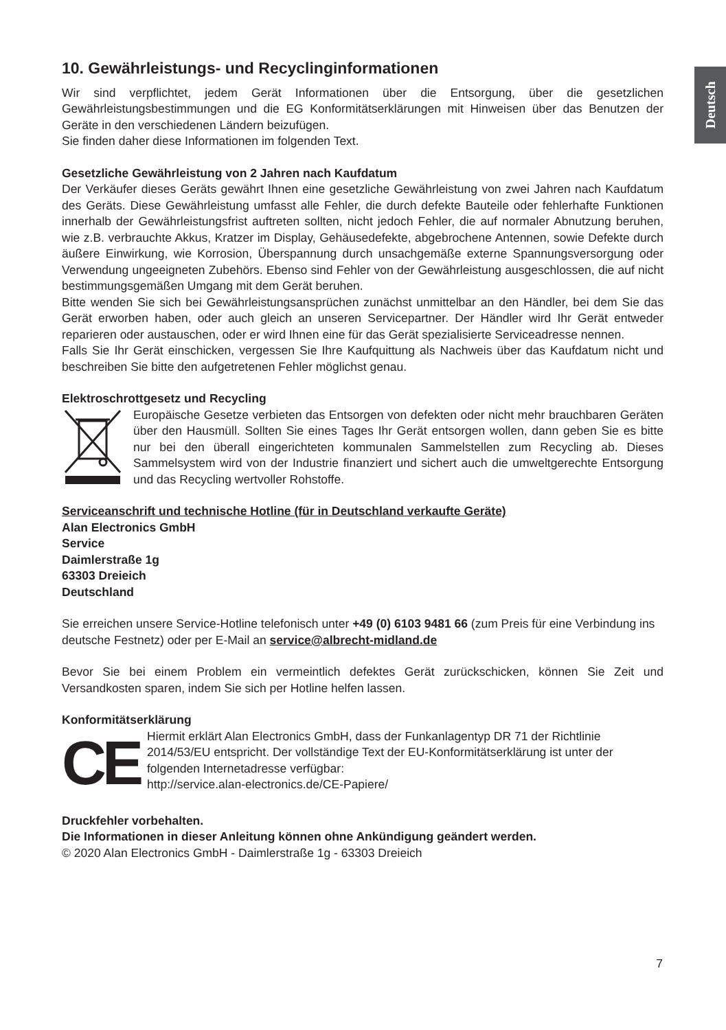Deutsch
10. Gewährleistungs- und Recyclinginformationen
Wir sind verpflichtet, jedem Gerät Informationen über die Entsorgung, über die gesetzlichen Gewährleistungsbestimmungen und die EG Konformitätserklärungen mit Hinweisen über das Benutzen der Geräte in den verschiedenen Ländern beizufügen.
Sie finden daher diese Informationen im folgenden Text.
Gesetzliche Gewährleistung von 2 Jahren nach Kaufdatum
Der Verkäufer dieses Geräts gewährt Ihnen eine gesetzliche Gewährleistung von zwei Jahren nach Kaufdatum des Geräts. Diese Gewährleistung umfasst alle Fehler, die durch defekte Bauteile oder fehlerhafte Funktionen innerhalb der Gewährleistungsfrist auftreten sollten, nicht jedoch Fehler, die auf normaler Abnutzung beruhen, wie z.B. verbrauchte Akkus, Kratzer im Display, Gehäusedefekte, abgebrochene Antennen, sowie Defekte durch äußere Einwirkung, wie Korrosion, Überspannung durch unsachgemäße externe Spannungsversorgung oder Verwendung ungeeigneten Zubehörs. Ebenso sind Fehler von der Gewährleistung ausgeschlossen, die auf nicht bestimmungsgemäßen Umgang mit dem Gerät beruhen.
Bitte wenden Sie sich bei Gewährleistungsansprüchen zunächst unmittelbar an den Händler, bei dem Sie das Gerät erworben haben, oder auch gleich an unseren Servicepartner. Der Händler wird Ihr Gerät entweder reparieren oder austauschen, oder er wird Ihnen eine für das Gerät spezialisierte Serviceadresse nennen.
Falls Sie Ihr Gerät einschicken, vergessen Sie Ihre Kaufquittung als Nachweis über das Kaufdatum nicht und beschreiben Sie bitte den aufgetretenen Fehler möglichst genau.
Elektroschrottgesetz und Recycling
Europäische Gesetze verbieten das Entsorgen von defekten oder nicht mehr brauchbaren Geräten über den Hausmüll. Sollten Sie eines Tages Ihr Gerät entsorgen wollen, dann geben Sie es bitte nur bei den überall eingerichteten kommunalen Sammelstellen zum Recycling ab. Dieses Sammelsystem wird von der Industrie finanziert und sichert auch die umweltgerechte Entsorgung und das Recycling wertvoller Rohstoffe.
Serviceanschrift und technische Hotline (für in Deutschland verkaufte Geräte)
Alan Electronics GmbH
Service
Daimlerstraße 1g
63303 Dreieich
Deutschland
Sie erreichen unsere Service-Hotline telefonisch unter +49 (0) 6103 9481 66 (zum Preis für eine Verbindung ins deutsche Festnetz) oder per E-Mail an service@albrecht-midland.de
Bevor Sie bei einem Problem ein vermeintlich defektes Gerät zurückschicken, können Sie Zeit und Versandkosten sparen, indem Sie sich per Hotline helfen lassen.
Konformitätserklärung
CE
Hiermit erklärt Alan Electronics GmbH, dass der Funkanlagentyp DR 71 der Richtlinie 2014/53/EU entspricht. Der vollständige Text der EU-Konformitätserklärung ist unter der folgenden Internetadresse verfügbar:
http://service.alan-electronics.de/CE-Papiere/
Druckfehler vorbehalten.
Die Informationen in dieser Anleitung können ohne Ankündigung geändert werden.
© 2020 Alan Electronics GmbH - Daimlerstraße 1g - 63303 Dreieich
7